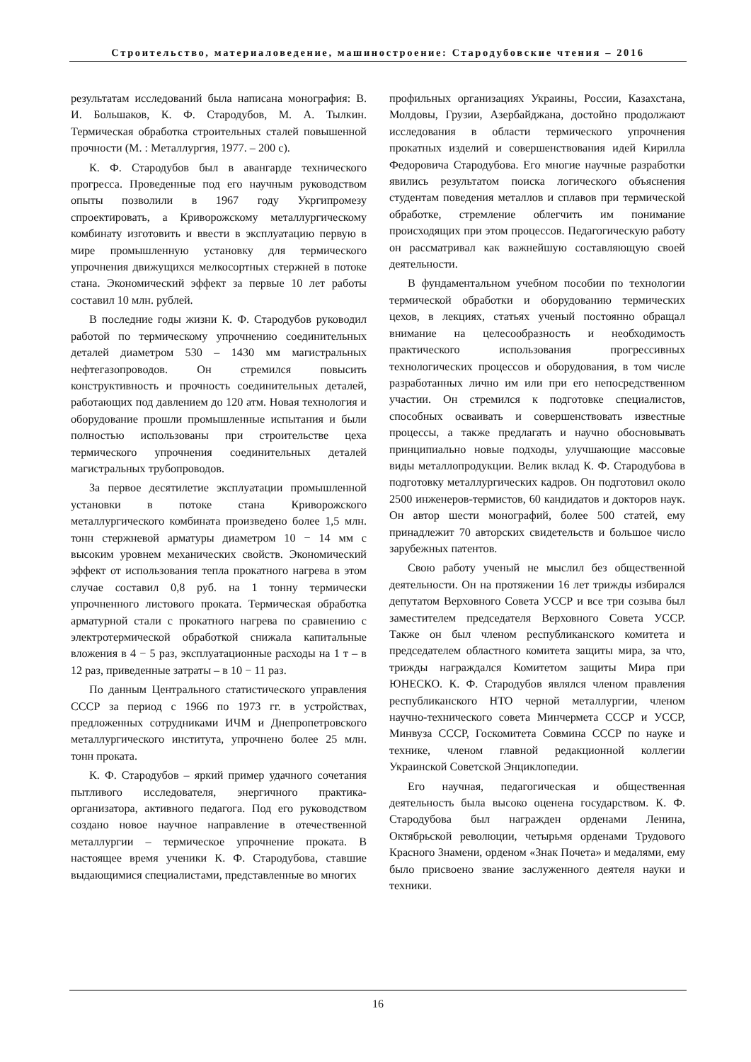Строительство, материаловедение, машиностроение: Стародубовские чтения – 2016
результатам исследований была написана монография: В. И. Большаков, К. Ф. Стародубов, М. А. Тылкин. Термическая обработка строительных сталей повышенной прочности (М. : Металлургия, 1977. – 200 с).
К. Ф. Стародубов был в авангарде технического прогресса. Проведенные под его научным руководством опыты позволили в 1967 году Укргипромезу спроектировать, а Криворожскому металлургическому комбинату изготовить и ввести в эксплуатацию первую в мире промышленную установку для термического упрочнения движущихся мелкосортных стержней в потоке стана. Экономический эффект за первые 10 лет работы составил 10 млн. рублей.
В последние годы жизни К. Ф. Стародубов руководил работой по термическому упрочнению соединительных деталей диаметром 530 – 1430 мм магистральных нефтегазопроводов. Он стремился повысить конструктивность и прочность соединительных деталей, работающих под давлением до 120 атм. Новая технология и оборудование прошли промышленные испытания и были полностью использованы при строительстве цеха термического упрочнения соединительных деталей магистральных трубопроводов.
За первое десятилетие эксплуатации промышленной установки в потоке стана Криворожского металлургического комбината произведено более 1,5 млн. тонн стержневой арматуры диаметром 10 − 14 мм с высоким уровнем механических свойств. Экономический эффект от использования тепла прокатного нагрева в этом случае составил 0,8 руб. на 1 тонну термически упрочненного листового проката. Термическая обработка арматурной стали с прокатного нагрева по сравнению с электротермической обработкой снижала капитальные вложения в 4 − 5 раз, эксплуатационные расходы на 1 т – в 12 раз, приведенные затраты – в 10 − 11 раз.
По данным Центрального статистического управления СССР за период с 1966 по 1973 гг. в устройствах, предложенных сотрудниками ИЧМ и Днепропетровского металлургического института, упрочнено более 25 млн. тонн проката.
К. Ф. Стародубов – яркий пример удачного сочетания пытливого исследователя, энергичного практика-организатора, активного педагога. Под его руководством создано новое научное направление в отечественной металлургии – термическое упрочнение проката. В настоящее время ученики К. Ф. Стародубова, ставшие выдающимися специалистами, представленные во многих
профильных организациях Украины, России, Казахстана, Молдовы, Грузии, Азербайджана, достойно продолжают исследования в области термического упрочнения прокатных изделий и совершенствования идей Кирилла Федоровича Стародубова. Его многие научные разработки явились результатом поиска логического объяснения студентам поведения металлов и сплавов при термической обработке, стремление облегчить им понимание происходящих при этом процессов. Педагогическую работу он рассматривал как важнейшую составляющую своей деятельности.
В фундаментальном учебном пособии по технологии термической обработки и оборудованию термических цехов, в лекциях, статьях ученый постоянно обращал внимание на целесообразность и необходимость практического использования прогрессивных технологических процессов и оборудования, в том числе разработанных лично им или при его непосредственном участии. Он стремился к подготовке специалистов, способных осваивать и совершенствовать известные процессы, а также предлагать и научно обосновывать принципиально новые подходы, улучшающие массовые виды металлопродукции. Велик вклад К. Ф. Стародубова в подготовку металлургических кадров. Он подготовил около 2500 инженеров-термистов, 60 кандидатов и докторов наук. Он автор шести монографий, более 500 статей, ему принадлежит 70 авторских свидетельств и большое число зарубежных патентов.
Свою работу ученый не мыслил без общественной деятельности. Он на протяжении 16 лет трижды избирался депутатом Верховного Совета УССР и все три созыва был заместителем председателя Верховного Совета УССР. Также он был членом республиканского комитета и председателем областного комитета защиты мира, за что, трижды награждался Комитетом защиты Мира при ЮНЕСКО. К. Ф. Стародубов являлся членом правления республиканского НТО черной металлургии, членом научно-технического совета Минчермета СССР и УССР, Минвуза СССР, Госкомитета Совмина СССР по науке и технике, членом главной редакционной коллегии Украинской Советской Энциклопедии.
Его научная, педагогическая и общественная деятельность была высоко оценена государством. К. Ф. Стародубова был награжден орденами Ленина, Октябрьской революции, четырьмя орденами Трудового Красного Знамени, орденом «Знак Почета» и медалями, ему было присвоено звание заслуженного деятеля науки и техники.
16